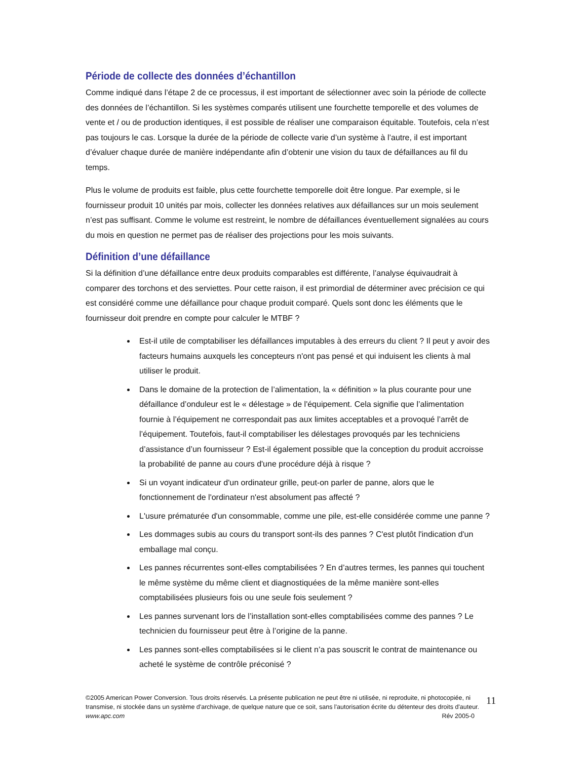Période de collecte des données d’échantillon
Comme indiqué dans l’étape 2 de ce processus, il est important de sélectionner avec soin la période de collecte des données de l’échantillon. Si les systèmes comparés utilisent une fourchette temporelle et des volumes de vente et / ou de production identiques, il est possible de réaliser une comparaison équitable. Toutefois, cela n’est pas toujours le cas. Lorsque la durée de la période de collecte varie d’un système à l’autre, il est important d’évaluer chaque durée de manière indépendante afin d’obtenir une vision du taux de défaillances au fil du temps.
Plus le volume de produits est faible, plus cette fourchette temporelle doit être longue. Par exemple, si le fournisseur produit 10 unités par mois, collecter les données relatives aux défaillances sur un mois seulement n’est pas suffisant. Comme le volume est restreint, le nombre de défaillances éventuellement signalées au cours du mois en question ne permet pas de réaliser des projections pour les mois suivants.
Définition d’une défaillance
Si la définition d’une défaillance entre deux produits comparables est différente, l’analyse équivaudrait à comparer des torchons et des serviettes. Pour cette raison, il est primordial de déterminer avec précision ce qui est considéré comme une défaillance pour chaque produit comparé. Quels sont donc les éléments que le fournisseur doit prendre en compte pour calculer le MTBF ?
Est-il utile de comptabiliser les défaillances imputables à des erreurs du client ? Il peut y avoir des facteurs humains auxquels les concepteurs n'ont pas pensé et qui induisent les clients à mal utiliser le produit.
Dans le domaine de la protection de l’alimentation, la « définition » la plus courante pour une défaillance d’onduleur est le « délestage » de l'équipement. Cela signifie que l’alimentation fournie à l’équipement ne correspondait pas aux limites acceptables et a provoqué l’arrêt de l’équipement. Toutefois, faut-il comptabiliser les délestages provoqués par les techniciens d’assistance d’un fournisseur ? Est-il également possible que la conception du produit accroisse la probabilité de panne au cours d'une procédure déjà à risque ?
Si un voyant indicateur d'un ordinateur grille, peut-on parler de panne, alors que le fonctionnement de l'ordinateur n'est absolument pas affecté ?
L'usure prématurée d'un consommable, comme une pile, est-elle considérée comme une panne ?
Les dommages subis au cours du transport sont-ils des pannes ? C'est plutôt l'indication d'un emballage mal conçu.
Les pannes récurrentes sont-elles comptabilisées ? En d’autres termes, les pannes qui touchent le même système du même client et diagnostiquées de la même manière sont-elles comptabilisées plusieurs fois ou une seule fois seulement ?
Les pannes survenant lors de l’installation sont-elles comptabilisées comme des pannes ? Le technicien du fournisseur peut être à l’origine de la panne.
Les pannes sont-elles comptabilisées si le client n’a pas souscrit le contrat de maintenance ou acheté le système de contrôle préconisé ?
©2005 American Power Conversion. Tous droits réservés. La présente publication ne peut être ni utilisée, ni reproduite, ni photocopiée, ni transmise, ni stockée dans un système d'archivage, de quelque nature que ce soit, sans l'autorisation écrite du détenteur des droits d'auteur.
www.apc.com Rév 2005-0
11